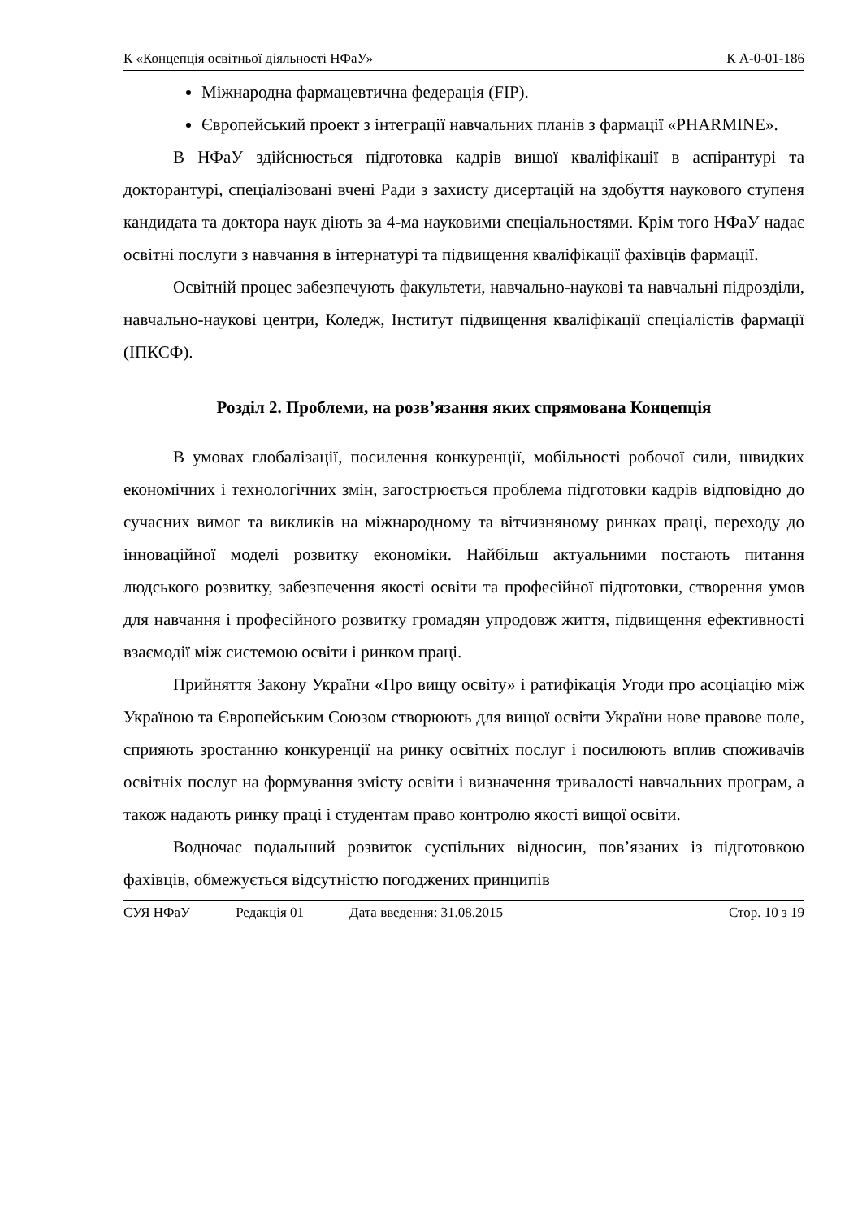К «Концепція освітньої діяльності НФаУ» К А-0-01-186
Міжнародна фармацевтична федерація (FIP).
Європейський проект з інтеграції навчальних планів з фармації «PHARMINE».
В НФаУ здійснюється підготовка кадрів вищої кваліфікації в аспірантурі та докторантурі, спеціалізовані вчені Ради з захисту дисертацій на здобуття наукового ступеня кандидата та доктора наук діють за 4-ма науковими спеціальностями. Крім того НФаУ надає освітні послуги з навчання в інтернатурі та підвищення кваліфікації фахівців фармації.
Освітній процес забезпечують факультети, навчально-наукові та навчальні підрозділи, навчально-наукові центри, Коледж, Інститут підвищення кваліфікації спеціалістів фармації (ІПКСФ).
Розділ 2. Проблеми, на розв’язання яких спрямована Концепція
В умовах глобалізації, посилення конкуренції, мобільності робочої сили, швидких економічних і технологічних змін, загострюється проблема підготовки кадрів відповідно до сучасних вимог та викликів на міжнародному та вітчизняному ринках праці, переходу до інноваційної моделі розвитку економіки. Найбільш актуальними постають питання людського розвитку, забезпечення якості освіти та професійної підготовки, створення умов для навчання і професійного розвитку громадян упродовж життя, підвищення ефективності взаємодії між системою освіти і ринком праці.
Прийняття Закону України «Про вищу освіту» і ратифікація Угоди про асоціацію між Україною та Європейським Союзом створюють для вищої освіти України нове правове поле, сприяють зростанню конкуренції на ринку освітніх послуг і посилюють вплив споживачів освітніх послуг на формування змісту освіти і визначення тривалості навчальних програм, а також надають ринку праці і студентам право контролю якості вищої освіти.
Водночас подальший розвиток суспільних відносин, пов’язаних із підготовкою фахівців, обмежується відсутністю погоджених принципів
СУЯ НФаУ Редакція 01 Дата введення: 31.08.2015 Стор. 10 з 19